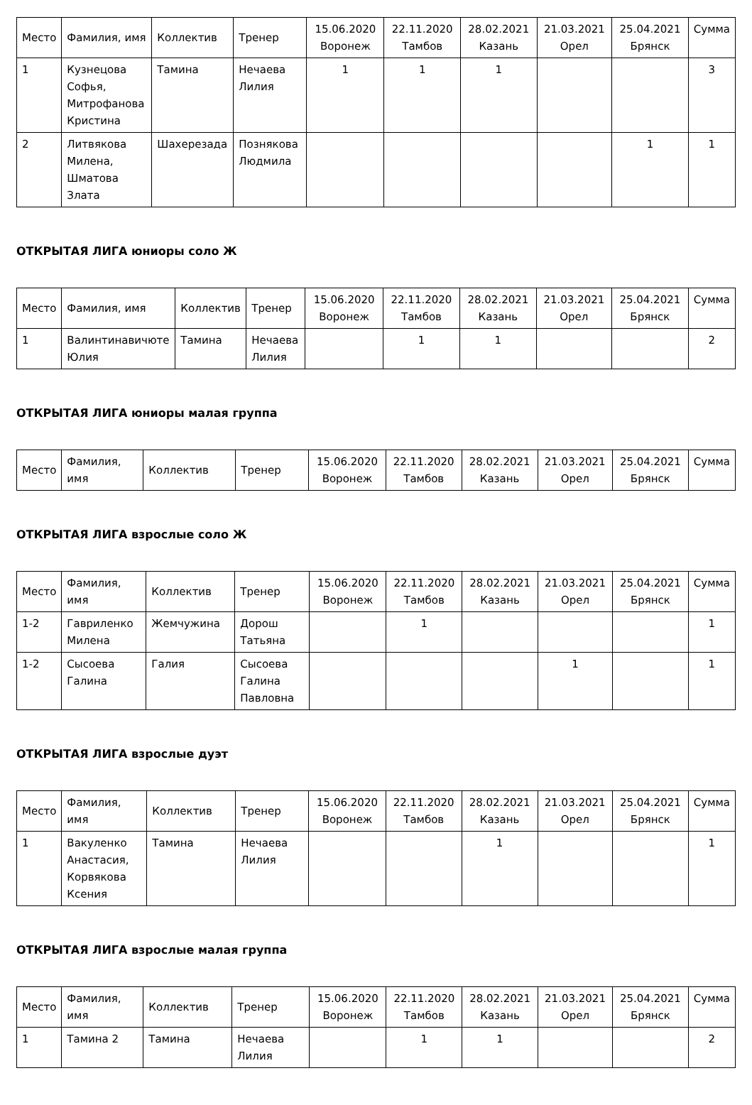| Место | Фамилия, имя | Коллектив | Тренер | 15.06.2020 Воронеж | 22.11.2020 Тамбов | 28.02.2021 Казань | 21.03.2021 Орел | 25.04.2021 Брянск | Сумма |
| --- | --- | --- | --- | --- | --- | --- | --- | --- | --- |
| 1 | Кузнецова Софья, Митрофанова Кристина | Тамина | Нечаева Лилия | 1 | 1 | 1 | | | 3 |
| 2 | Литвякова Милена, Шматова Злата | Шахерезада | Познякова Людмила | | | | | 1 | 1 |
ОТКРЫТАЯ ЛИГА юниоры соло Ж
| Место | Фамилия, имя | Коллектив | Тренер | 15.06.2020 Воронеж | 22.11.2020 Тамбов | 28.02.2021 Казань | 21.03.2021 Орел | 25.04.2021 Брянск | Сумма |
| --- | --- | --- | --- | --- | --- | --- | --- | --- | --- |
| 1 | Валинтинавичюте Юлия | Тамина | Нечаева Лилия | | 1 | 1 | | | 2 |
ОТКРЫТАЯ ЛИГА юниоры малая группа
| Место | Фамилия, имя | Коллектив | Тренер | 15.06.2020 Воронеж | 22.11.2020 Тамбов | 28.02.2021 Казань | 21.03.2021 Орел | 25.04.2021 Брянск | Сумма |
| --- | --- | --- | --- | --- | --- | --- | --- | --- | --- |
ОТКРЫТАЯ ЛИГА взрослые соло Ж
| Место | Фамилия, имя | Коллектив | Тренер | 15.06.2020 Воронеж | 22.11.2020 Тамбов | 28.02.2021 Казань | 21.03.2021 Орел | 25.04.2021 Брянск | Сумма |
| --- | --- | --- | --- | --- | --- | --- | --- | --- | --- |
| 1-2 | Гавриленко Милена | Жемчужина | Дорош Татьяна | | 1 | | | | 1 |
| 1-2 | Сысоева Галина | Галия | Сысоева Галина Павловна | | | | 1 | | 1 |
ОТКРЫТАЯ ЛИГА взрослые дуэт
| Место | Фамилия, имя | Коллектив | Тренер | 15.06.2020 Воронеж | 22.11.2020 Тамбов | 28.02.2021 Казань | 21.03.2021 Орел | 25.04.2021 Брянск | Сумма |
| --- | --- | --- | --- | --- | --- | --- | --- | --- | --- |
| 1 | Вакуленко Анастасия, Корвякова Ксения | Тамина | Нечаева Лилия | | | 1 | | | 1 |
ОТКРЫТАЯ ЛИГА взрослые малая группа
| Место | Фамилия, имя | Коллектив | Тренер | 15.06.2020 Воронеж | 22.11.2020 Тамбов | 28.02.2021 Казань | 21.03.2021 Орел | 25.04.2021 Брянск | Сумма |
| --- | --- | --- | --- | --- | --- | --- | --- | --- | --- |
| 1 | Тамина 2 | Тамина | Нечаева Лилия | | 1 | 1 | | | 2 |